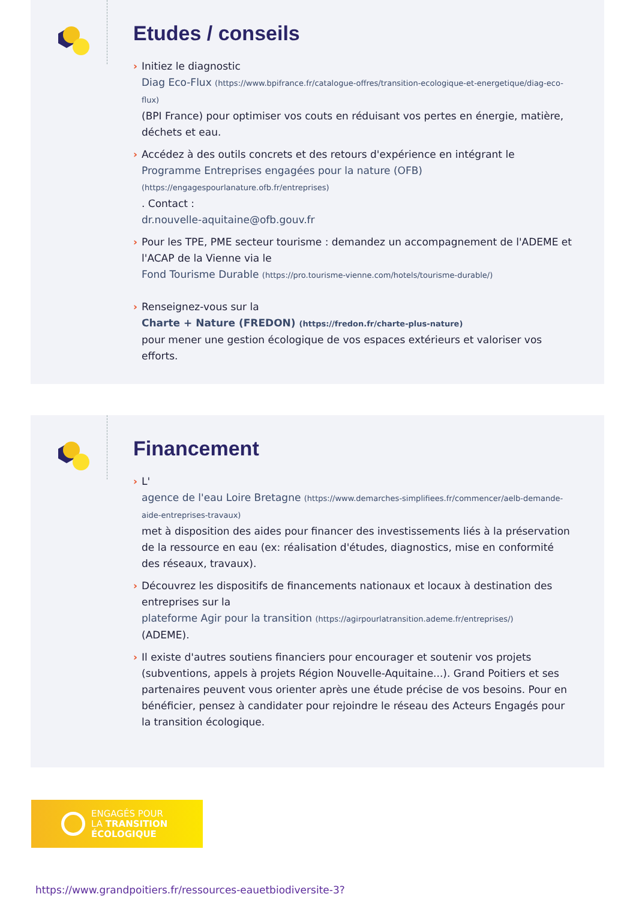Etudes / conseils
› Initiez le diagnostic
Diag Eco-Flux (https://www.bpifrance.fr/catalogue-offres/transition-ecologique-et-energetique/diag-eco-flux)
(BPI France) pour optimiser vos couts en réduisant vos pertes en énergie, matière, déchets et eau.
› Accédez à des outils concrets et des retours d'expérience en intégrant le Programme Entreprises engagées pour la nature (OFB) (https://engagespourlanature.ofb.fr/entreprises)
. Contact :
dr.nouvelle-aquitaine@ofb.gouv.fr
› Pour les TPE, PME secteur tourisme : demandez un accompagnement de l'ADEME et l'ACAP de la Vienne via le
Fond Tourisme Durable (https://pro.tourisme-vienne.com/hotels/tourisme-durable/)
› Renseignez-vous sur la
Charte + Nature (FREDON) (https://fredon.fr/charte-plus-nature)
pour mener une gestion écologique de vos espaces extérieurs et valoriser vos efforts.
Financement
› L'
agence de l'eau Loire Bretagne (https://www.demarches-simplifiees.fr/commencer/aelb-demande-aide-entreprises-travaux)
met à disposition des aides pour financer des investissements liés à la préservation de la ressource en eau (ex: réalisation d'études, diagnostics, mise en conformité des réseaux, travaux).
› Découvrez les dispositifs de financements nationaux et locaux à destination des entreprises sur la
plateforme Agir pour la transition (https://agirpourlatransition.ademe.fr/entreprises/)
(ADEME).
› Il existe d'autres soutiens financiers pour encourager et soutenir vos projets (subventions, appels à projets Région Nouvelle-Aquitaine...). Grand Poitiers et ses partenaires peuvent vous orienter après une étude précise de vos besoins. Pour en bénéficier, pensez à candidater pour rejoindre le réseau des Acteurs Engagés pour la transition écologique.
ENGAGÉS POUR
LA TRANSITION
ÉCOLOGIQUE
https://www.grandpoitiers.fr/ressources-eauetbiodiversite-3?